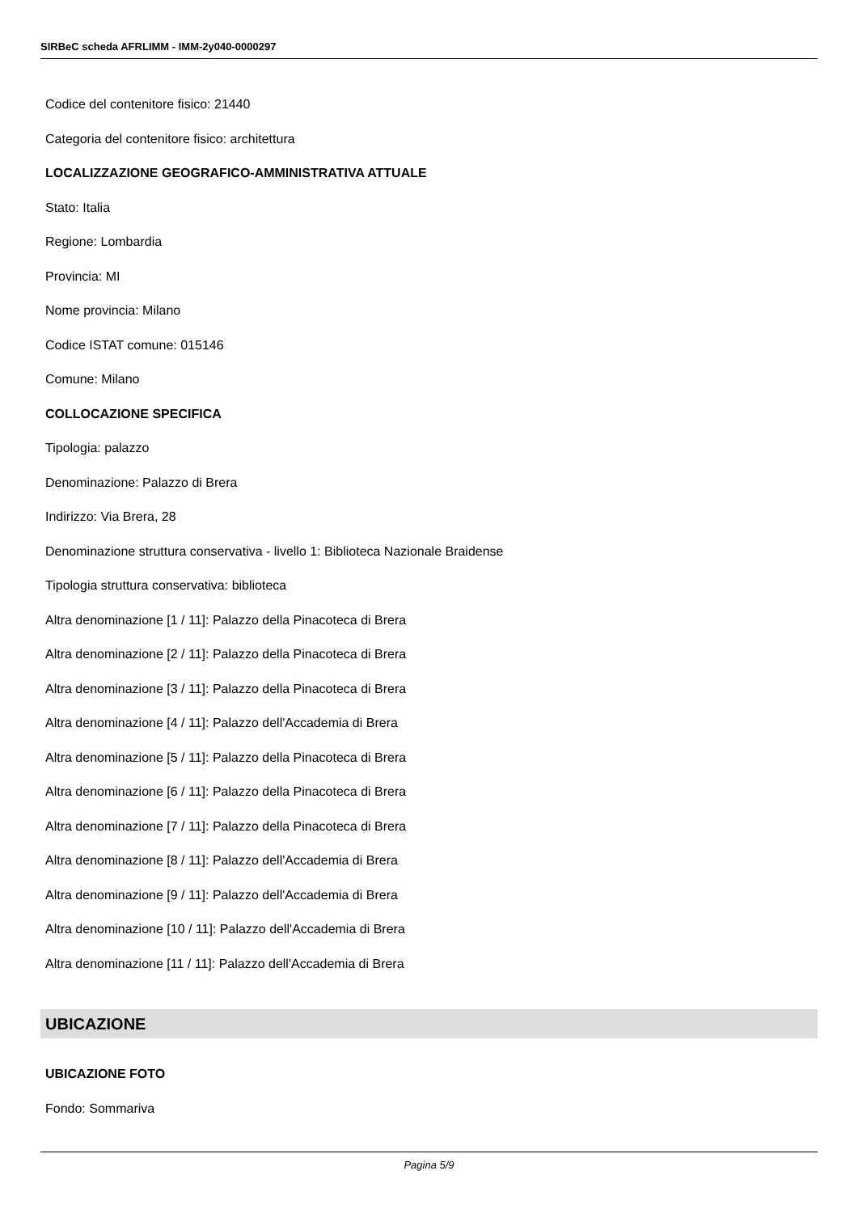SIRBeC scheda AFRLIMM - IMM-2y040-0000297
Codice del contenitore fisico: 21440
Categoria del contenitore fisico: architettura
LOCALIZZAZIONE GEOGRAFICO-AMMINISTRATIVA ATTUALE
Stato: Italia
Regione: Lombardia
Provincia: MI
Nome provincia: Milano
Codice ISTAT comune: 015146
Comune: Milano
COLLOCAZIONE SPECIFICA
Tipologia: palazzo
Denominazione: Palazzo di Brera
Indirizzo: Via Brera, 28
Denominazione struttura conservativa - livello 1: Biblioteca Nazionale Braidense
Tipologia struttura conservativa: biblioteca
Altra denominazione [1 / 11]: Palazzo della Pinacoteca di Brera
Altra denominazione [2 / 11]: Palazzo della Pinacoteca di Brera
Altra denominazione [3 / 11]: Palazzo della Pinacoteca di Brera
Altra denominazione [4 / 11]: Palazzo dell'Accademia di Brera
Altra denominazione [5 / 11]: Palazzo della Pinacoteca di Brera
Altra denominazione [6 / 11]: Palazzo della Pinacoteca di Brera
Altra denominazione [7 / 11]: Palazzo della Pinacoteca di Brera
Altra denominazione [8 / 11]: Palazzo dell'Accademia di Brera
Altra denominazione [9 / 11]: Palazzo dell'Accademia di Brera
Altra denominazione [10 / 11]: Palazzo dell'Accademia di Brera
Altra denominazione [11 / 11]: Palazzo dell'Accademia di Brera
UBICAZIONE
UBICAZIONE FOTO
Fondo: Sommariva
Pagina 5/9